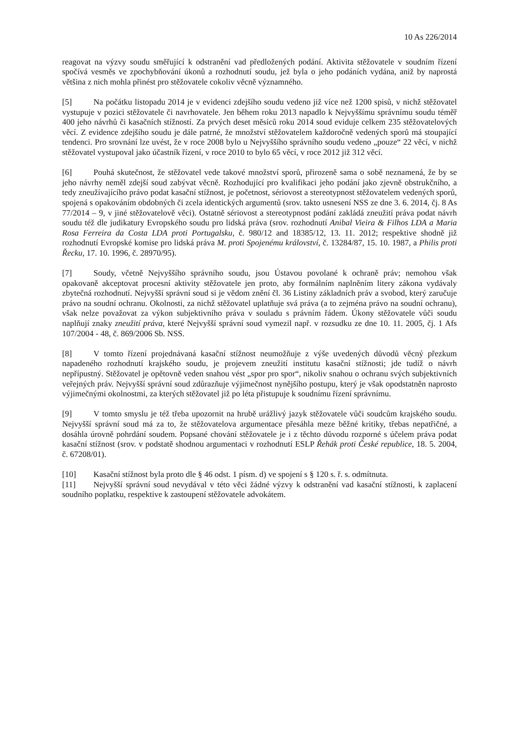10 As 226/2014
reagovat na výzvy soudu směřující k odstranění vad předložených podání. Aktivita stěžovatele v soudním řízení spočívá vesměs ve zpochybňování úkonů a rozhodnutí soudu, jež byla o jeho podáních vydána, aniž by naprostá většina z nich mohla přinést pro stěžovatele cokoliv věcně významného.
[5] Na počátku listopadu 2014 je v evidenci zdejšího soudu vedeno již více než 1200 spisů, v nichž stěžovatel vystupuje v pozici stěžovatele či navrhovatele. Jen během roku 2013 napadlo k Nejvyššímu správnímu soudu téměř 400 jeho návrhů či kasačních stížností. Za prvých deset měsíců roku 2014 soud eviduje celkem 235 stěžovatelových věcí. Z evidence zdejšího soudu je dále patrné, že množství stěžovatelem každoročně vedených sporů má stoupající tendenci. Pro srovnání lze uvést, že v roce 2008 bylo u Nejvyššího správního soudu vedeno „pouze“ 22 věcí, v nichž stěžovatel vystupoval jako účastník řízení, v roce 2010 to bylo 65 věcí, v roce 2012 již 312 věcí.
[6] Pouhá skutečnost, že stěžovatel vede takové množství sporů, přirozeně sama o sobě neznamená, že by se jeho návrhy neměl zdejší soud zabývat věcně. Rozhodující pro kvalifikaci jeho podání jako zjevně obstrukčního, a tedy zneužívajícího právo podat kasační stížnost, je početnost, sériovost a stereotypnost stěžovatelem vedených sporů, spojená s opakováním obdobných či zcela identických argumentů (srov. takto usnesení NSS ze dne 3. 6. 2014, čj. 8 As 77/2014 – 9, v jiné stěžovatelově věci). Ostatně sériovost a stereotypnost podání zakládá zneužití práva podat návrh soudu též dle judikatury Evropského soudu pro lidská práva (srov. rozhodnutí Anibal Vieira & Filhos LDA a Maria Rosa Ferreira da Costa LDA proti Portugalsku, č. 980/12 and 18385/12, 13. 11. 2012; respektive shodně již rozhodnutí Evropské komise pro lidská práva M. proti Spojenému království, č. 13284/87, 15. 10. 1987, a Philis proti Řecku, 17. 10. 1996, č. 28970/95).
[7] Soudy, včetně Nejvyššího správního soudu, jsou Ústavou povolané k ochraně práv; nemohou však opakovaně akceptovat procesní aktivity stěžovatele jen proto, aby formálním naplněním litery zákona vydávaly zbytečná rozhodnutí. Nejvyšší správní soud si je vědom znění čl. 36 Listiny základních práv a svobod, který zaručuje právo na soudní ochranu. Okolnosti, za nichž stěžovatel uplatňuje svá práva (a to zejména právo na soudní ochranu), však nelze považovat za výkon subjektivního práva v souladu s právním řádem. Úkony stěžovatele vůči soudu naplňují znaky zneužití práva, které Nejvyšší správní soud vymezil např. v rozsudku ze dne 10. 11. 2005, čj. 1 Afs 107/2004 - 48, č. 869/2006 Sb. NSS.
[8] V tomto řízení projednávaná kasační stížnost neumožňuje z výše uvedených důvodů věcný přezkum napadeného rozhodnutí krajského soudu, je projevem zneužití institutu kasační stížnosti; jde tudíž o návrh nepřípustný. Stěžovatel je opětovně veden snahou vést „spor pro spor“, nikoliv snahou o ochranu svých subjektivních veřejných práv. Nejvyšší správní soud zdůrazňuje výjimečnost nynějšího postupu, který je však opodstatněn naprosto výjimečnými okolnostmi, za kterých stěžovatel již po léta přistupuje k soudnímu řízení správnímu.
[9] V tomto smyslu je též třeba upozornit na hrubě urážlivý jazyk stěžovatele vůči soudcům krajského soudu. Nejvyšší správní soud má za to, že stěžovatelova argumentace přesáhla meze běžné kritiky, třebas nepatřičné, a dosáhla úrovně pohrdání soudem. Popsané chování stěžovatele je i z těchto důvodu rozporné s účelem práva podat kasační stížnost (srov. v podstatě shodnou argumentaci v rozhodnutí ESLP Řehák proti České republice, 18. 5. 2004, č. 67208/01).
[10] Kasační stížnost byla proto dle § 46 odst. 1 písm. d) ve spojení s § 120 s. ř. s. odmítnuta.
[11] Nejvyšší správní soud nevydával v této věci žádné výzvy k odstranění vad kasační stížnosti, k zaplacení soudního poplatku, respektive k zastoupení stěžovatele advokátem.